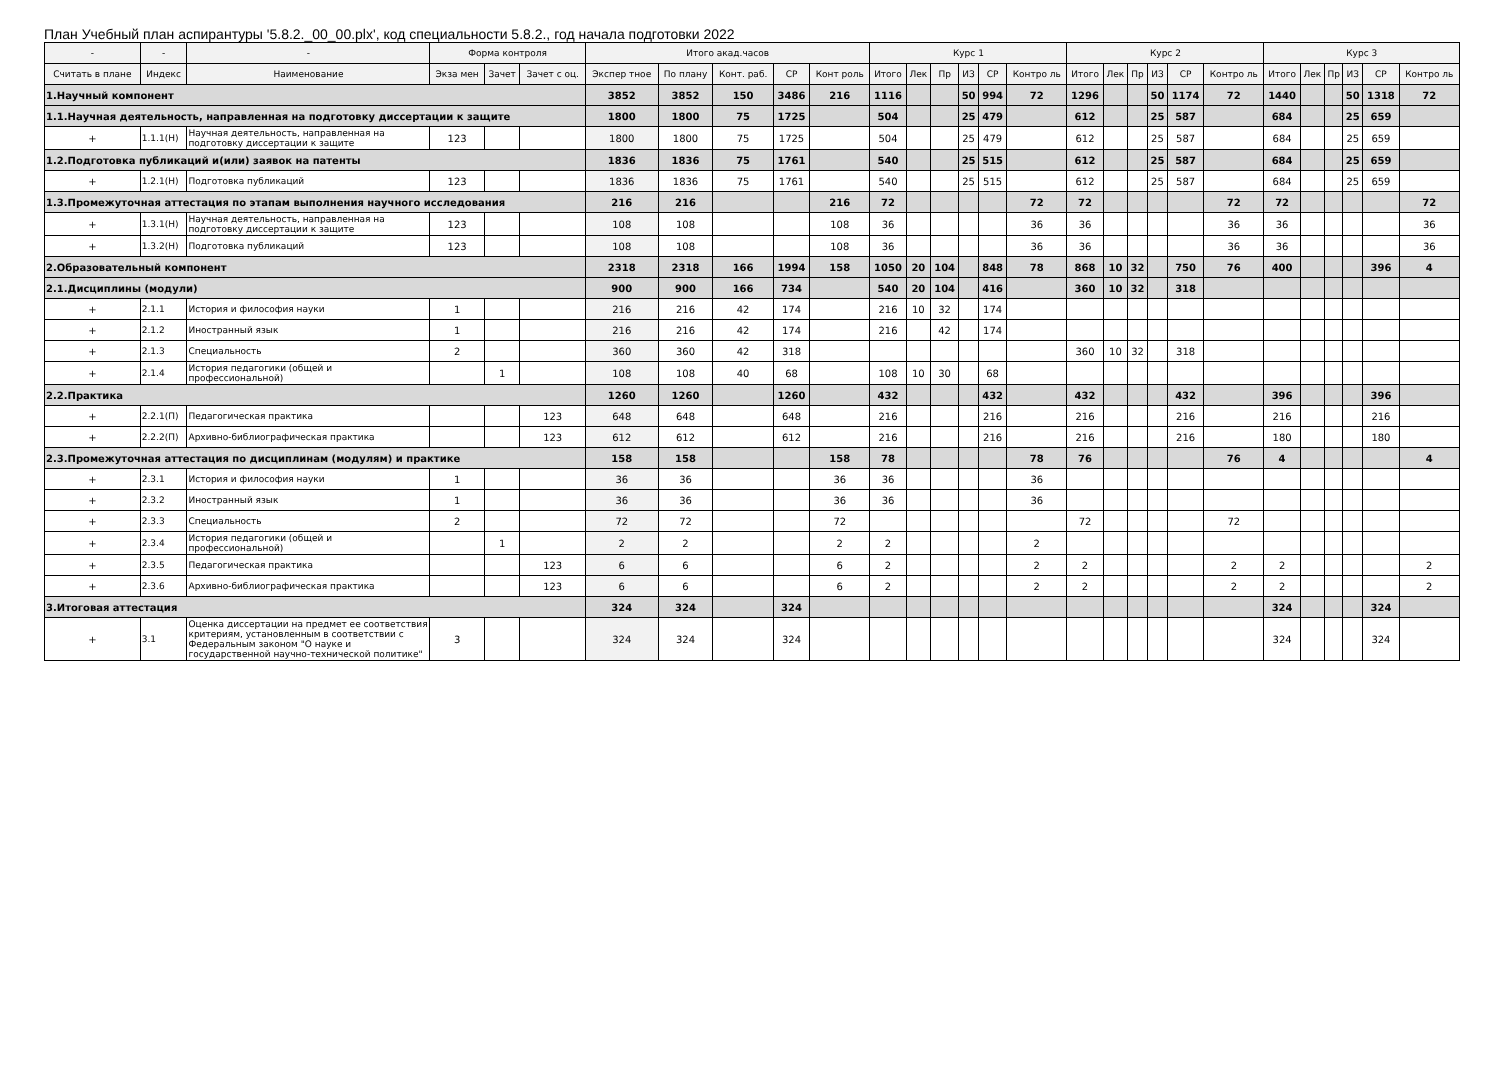План Учебный план аспирантуры '5.8.2._00_00.plx', код специальности 5.8.2., год начала подготовки 2022
| - | - | - | Форма контроля | | | Итого акад.часов | | | | | Курс 1 | | | | | | Курс 2 | | | | | | Курс 3 | | | | | |
| --- | --- | --- | --- | --- | --- | --- | --- | --- | --- | --- | --- | --- | --- | --- | --- | --- | --- | --- | --- | --- | --- | --- | --- | --- | --- | --- | --- | --- |
| Считать в плане | Индекс | Наименование | Экза мен | Зачет | Зачет с оц. | Экспер тное | По плану | Конт. раб. | СР | Конт роль | Итого | Лек | Пр | ИЗ | СР | Контро ль | Итого | Лек | Пр | ИЗ | СР | Контро ль | Итого | Лек | Пр | ИЗ | СР | Контро ль |
| 1.Научный компонент | | | | | | 3852 | 3852 | 150 | 3486 | 216 | 1116 | | | 50 | 994 | 72 | 1296 | | | 50 | 1174 | 72 | 1440 | | | 50 | 1318 | 72 |
| 1.1.Научная деятельность, направленная на подготовку диссертации к защите | | | | | | 1800 | 1800 | 75 | 1725 | | 504 | | | 25 | 479 | | 612 | | | 25 | 587 | | 684 | | | 25 | 659 | |
| + | 1.1.1(Н) | Научная деятельность, направленная на подготовку диссертации к защите | 123 | | | 1800 | 1800 | 75 | 1725 | | 504 | | | 25 | 479 | | 612 | | | 25 | 587 | | 684 | | | 25 | 659 | |
| 1.2.Подготовка публикаций и(или) заявок на патенты | | | | | | 1836 | 1836 | 75 | 1761 | | 540 | | | 25 | 515 | | 612 | | | 25 | 587 | | 684 | | | 25 | 659 | |
| + | 1.2.1(Н) | Подготовка публикаций | 123 | | | 1836 | 1836 | 75 | 1761 | | 540 | | | 25 | 515 | | 612 | | | 25 | 587 | | 684 | | | 25 | 659 | |
| 1.3.Промежуточная аттестация по этапам выполнения научного исследования | | | | | | 216 | 216 | | | 216 | 72 | | | | | 72 | 72 | | | | | 72 | 72 | | | | | 72 |
| + | 1.3.1(Н) | Научная деятельность, направленная на подготовку диссертации к защите | 123 | | | 108 | 108 | | | 108 | 36 | | | | | 36 | 36 | | | | | 36 | 36 | | | | | 36 |
| + | 1.3.2(Н) | Подготовка публикаций | 123 | | | 108 | 108 | | | 108 | 36 | | | | | 36 | 36 | | | | | 36 | 36 | | | | | 36 |
| 2.Образовательный компонент | | | | | | 2318 | 2318 | 166 | 1994 | 158 | 1050 | 20 | 104 | | 848 | 78 | 868 | 10 | 32 | | 750 | 76 | 400 | | | | 396 | 4 |
| 2.1.Дисциплины (модули) | | | | | | 900 | 900 | 166 | 734 | | 540 | 20 | 104 | | 416 | | 360 | 10 | 32 | | 318 | | | | | | | |
| + | 2.1.1 | История и философия науки | 1 | | | 216 | 216 | 42 | 174 | | 216 | 10 | 32 | | 174 | | | | | | | | | | | | | |
| + | 2.1.2 | Иностранный язык | 1 | | | 216 | 216 | 42 | 174 | | 216 | | 42 | | 174 | | | | | | | | | | | | | |
| + | 2.1.3 | Специальность | 2 | | | 360 | 360 | 42 | 318 | | | | | | | | 360 | 10 | 32 | | 318 | | | | | | | |
| + | 2.1.4 | История педагогики (общей и профессиональной) | | 1 | | 108 | 108 | 40 | 68 | | 108 | 10 | 30 | | 68 | | | | | | | | | | | | | |
| 2.2.Практика | | | | | | 1260 | 1260 | | 1260 | | 432 | | | | 432 | | 432 | | | | 432 | | 396 | | | | 396 | |
| + | 2.2.1(П) | Педагогическая практика | | | 123 | 648 | 648 | | 648 | | 216 | | | | 216 | | 216 | | | | 216 | | 216 | | | | 216 | |
| + | 2.2.2(П) | Архивно-библиографическая практика | | | 123 | 612 | 612 | | 612 | | 216 | | | | 216 | | 216 | | | | 216 | | 180 | | | | 180 | |
| 2.3.Промежуточная аттестация по дисциплинам (модулям) и практике | | | | | | 158 | 158 | | | 158 | 78 | | | | | 78 | 76 | | | | | 76 | 4 | | | | | 4 |
| + | 2.3.1 | История и философия науки | 1 | | | 36 | 36 | | | 36 | 36 | | | | | 36 | | | | | | | | | | | | |
| + | 2.3.2 | Иностранный язык | 1 | | | 36 | 36 | | | 36 | 36 | | | | | 36 | | | | | | | | | | | | |
| + | 2.3.3 | Специальность | 2 | | | 72 | 72 | | | 72 | | | | | | | 72 | | | | | 72 | | | | | | |
| + | 2.3.4 | История педагогики (общей и профессиональной) | | 1 | | 2 | 2 | | | 2 | 2 | | | | | 2 | | | | | | | | | | | | |
| + | 2.3.5 | Педагогическая практика | | | 123 | 6 | 6 | | | 6 | 2 | | | | | 2 | 2 | | | | | 2 | 2 | | | | | 2 |
| + | 2.3.6 | Архивно-библиографическая практика | | | 123 | 6 | 6 | | | 6 | 2 | | | | | 2 | 2 | | | | | 2 | 2 | | | | | 2 |
| 3.Итоговая аттестация | | | | | | 324 | 324 | | 324 | | | | | | | | | | | | | | 324 | | | | 324 | |
| + | 3.1 | Оценка диссертации на предмет ее соответствия критериям, установленным в соответствии с Федеральным законом "О науке и государственной научно-технической политике" | 3 | | | 324 | 324 | | 324 | | | | | | | | | | | | | | 324 | | | | 324 | |